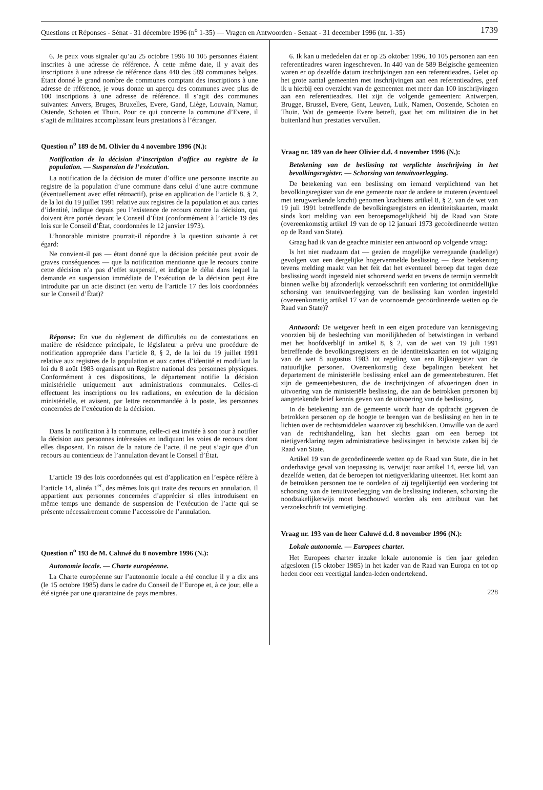Questions et Réponses - Sénat - 31 décembre 1996 (n<sup>o</sup> 1-35) — Vragen en Antwoorden - Senaat - 31 december 1996 (nr. 1-35) 1739
6. Je peux vous signaler qu’au 25 octobre 1996 10 105 personnes étaient inscrites à une adresse de référence. À cette même date, il y avait des inscriptions à une adresse de référence dans 440 des 589 communes belges. Étant donné le grand nombre de communes comptant des inscriptions à une adresse de référence, je vous donne un aperçu des communes avec plus de 100 inscriptions à une adresse de référence. Il s’agit des communes suivantes: Anvers, Bruges, Bruxelles, Evere, Gand, Liège, Louvain, Namur, Ostende, Schoten et Thuin. Pour ce qui concerne la commune d’Evere, il s’agit de militaires accomplissant leurs prestations à l’étranger.
Question n<sup>o</sup> 189 de M. Olivier du 4 novembre 1996 (N.):
Notification de la décision d’inscription d’office au registre de la population. — Suspension de l’exécution.
La notification de la décision de muter d’office une personne inscrite au registre de la population d’une commune dans celui d’une autre commune (éventuellement avec effet rétroactif), prise en application de l’article 8, § 2, de la loi du 19 juillet 1991 relative aux registres de la population et aux cartes d’identité, indique depuis peu l’existence de recours contre la décision, qui doivent être portés devant le Conseil d’État (conformément à l’article 19 des lois sur le Conseil d’État, coordonnées le 12 janvier 1973).
L’honorable ministre pourrait-il répondre à la question suivante à cet égard:
Ne convient-il pas — étant donné que la décision précitée peut avoir de graves conséquences — que la notification mentionne que le recours contre cette décision n’a pas d’effet suspensif, et indique le délai dans lequel la demande en suspension immédiate de l’exécution de la décision peut être introduite par un acte distinct (en vertu de l’article 17 des lois coordonnées sur le Conseil d’État)?
Réponse: En vue du règlement de difficultés ou de contestations en matière de résidence principale, le législateur a prévu une procédure de notification appropriée dans l’article 8, § 2, de la loi du 19 juillet 1991 relative aux registres de la population et aux cartes d’identité et modifiant la loi du 8 août 1983 organisant un Registre national des personnes physiques. Conformément à ces dispositions, le département notifie la décision ministérielle uniquement aux administrations communales. Celles-ci effectuent les inscriptions ou les radiations, en exécution de la décision ministérielle, et avisent, par lettre recommandée à la poste, les personnes concernées de l’exécution de la décision.
Dans la notification à la commune, celle-ci est invitée à son tour à notifier la décision aux personnes intéressées en indiquant les voies de recours dont elles disposent. En raison de la nature de l’acte, il ne peut s’agir que d’un recours au contentieux de l’annulation devant le Conseil d’État.
L’article 19 des lois coordonnées qui est d’application en l’espèce réfère à l’article 14, alinéa 1<sup>er</sup>, des mêmes lois qui traite des recours en annulation. Il appartient aux personnes concernées d’apprécier si elles introduisent en même temps une demande de suspension de l’exécution de l’acte qui se présente nécessairement comme l’accessoire de l’annulation.
Question n<sup>o</sup> 193 de M. Caluwé du 8 novembre 1996 (N.):
Autonomie locale. — Charte européenne.
La Charte européenne sur l’autonomie locale a été conclue il y a dix ans (le 15 octobre 1985) dans le cadre du Conseil de l’Europe et, à ce jour, elle a été signée par une quarantaine de pays membres.
6. Ik kan u mededelen dat er op 25 oktober 1996, 10 105 personen aan een referentieadres waren ingeschreven. In 440 van de 589 Belgische gemeenten waren er op dezelfde datum inschrijvingen aan een referentieadres. Gelet op het grote aantal gemeenten met inschrijvingen aan een referentieadres, geef ik u hierbij een overzicht van de gemeenten met meer dan 100 inschrijvingen aan een referentieadres. Het zijn de volgende gemeenten: Antwerpen, Brugge, Brussel, Evere, Gent, Leuven, Luik, Namen, Oostende, Schoten en Thuin. Wat de gemeente Evere betreft, gaat het om militairen die in het buitenland hun prestaties vervullen.
Vraag nr. 189 van de heer Olivier d.d. 4 november 1996 (N.):
Betekening van de beslissing tot verplichte inschrijving in het bevolkingsregister. — Schorsing van tenuitvoerlegging.
De betekening van een beslissing om iemand verplichtend van het bevolkingsregister van de ene gemeente naar de andere te muteren (eventueel met terugwerkende kracht) genomen krachtens artikel 8, § 2, van de wet van 19 juli 1991 betreffende de bevolkingsregisters en identiteitskaarten, maakt sinds kort melding van een beroepsmogelijkheid bij de Raad van State (overeenkomstig artikel 19 van de op 12 januari 1973 gecoördineerde wetten op de Raad van State).
Graag had ik van de geachte minister een antwoord op volgende vraag:
Is het niet raadzaam dat — gezien de mogelijke verregaande (nadelige) gevolgen van een dergelijke hogervermelde beslissing — deze betekening tevens melding maakt van het feit dat het eventueel beroep dat tegen deze beslissing wordt ingesteld niet schorsend werkt en tevens de termijn vermeldt binnen welke bij afzonderlijk verzoekschrift een vordering tot onmiddellijke schorsing van tenuitvoerlegging van de beslissing kan worden ingesteld (overeenkomstig artikel 17 van de voornoemde gecoördineerde wetten op de Raad van State)?
Antwoord: De wetgever heeft in een eigen procedure van kennisgeving voorzien bij de beslechting van moeilijkheden of betwistingen in verband met het hoofdverblijf in artikel 8, § 2, van de wet van 19 juli 1991 betreffende de bevolkingsregisters en de identiteitskaarten en tot wijziging van de wet 8 augustus 1983 tot regeling van een Rijksregister van de natuurlijke personen. Overeenkomstig deze bepalingen betekent het departement de ministeriële beslissing enkel aan de gemeentebesturen. Het zijn de gemeentebesturen, die de inschrijvingen of afvoeringen doen in uitvoering van de ministeriële beslissing, die aan de betrokken personen bij aangetekende brief kennis geven van de uitvoering van de beslissing.
In de betekening aan de gemeente wordt haar de opdracht gegeven de betrokken personen op de hoogte te brengen van de beslissing en hen in te lichten over de rechtsmiddelen waarover zij beschikken. Omwille van de aard van de rechtshandeling, kan het slechts gaan om een beroep tot nietigverklaring tegen administratieve beslissingen in betwiste zaken bij de Raad van State.
Artikel 19 van de gecoördineerde wetten op de Raad van State, die in het onderhavige geval van toepassing is, verwijst naar artikel 14, eerste lid, van dezelfde wetten, dat de beroepen tot nietigverklaring uiteenzet. Het komt aan de betrokken personen toe te oordelen of zij tegelijkertijd een vordering tot schorsing van de tenuitvoerlegging van de beslissing indienen, schorsing die noodzakelijkerwijs moet beschouwd worden als een attribuut van het verzoekschrift tot vernietiging.
Vraag nr. 193 van de heer Caluwé d.d. 8 november 1996 (N.):
Lokale autonomie. — Europees charter.
Het Europees charter inzake lokale autonomie is tien jaar geleden afgesloten (15 oktober 1985) in het kader van de Raad van Europa en tot op heden door een veertigtal landen-leden ondertekend.
228